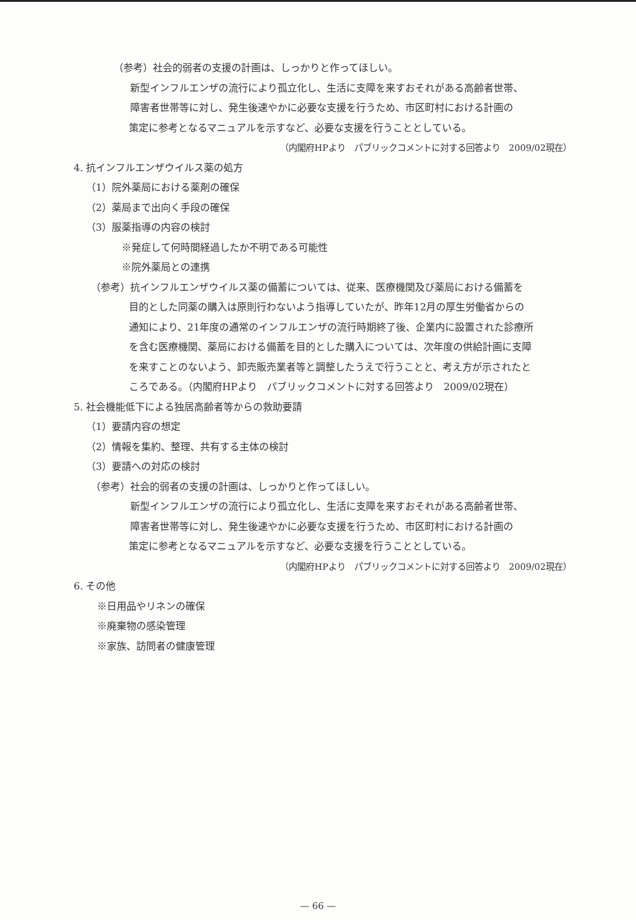（参考）社会的弱者の支援の計画は、しっかりと作ってほしい。
新型インフルエンザの流行により孤立化し、生活に支障を来すおそれがある高齢者世帯、
障害者世帯等に対し、発生後速やかに必要な支援を行うため、市区町村における計画の
策定に参考となるマニュアルを示すなど、必要な支援を行うこととしている。
（内閣府HPより　パブリックコメントに対する回答より　2009/02現在）
4. 抗インフルエンザウイルス薬の処方
（1）院外薬局における薬剤の確保
（2）薬局まで出向く手段の確保
（3）服薬指導の内容の検討
※発症して何時間経過したか不明である可能性
※院外薬局との連携
（参考）抗インフルエンザウイルス薬の備蓄については、従来、医療機関及び薬局における備蓄を
目的とした同薬の購入は原則行わないよう指導していたが、昨年12月の厚生労働省からの
通知により、21年度の通常のインフルエンザの流行時期終了後、企業内に設置された診療所
を含む医療機関、薬局における備蓄を目的とした購入については、次年度の供給計画に支障
を来すことのないよう、卸売販売業者等と調整したうえで行うことと、考え方が示されたと
ころである。（内閣府HPより　パブリックコメントに対する回答より　2009/02現在）
5. 社会機能低下による独居高齢者等からの救助要請
（1）要請内容の想定
（2）情報を集約、整理、共有する主体の検討
（3）要請への対応の検討
（参考）社会的弱者の支援の計画は、しっかりと作ってほしい。
新型インフルエンザの流行により孤立化し、生活に支障を来すおそれがある高齢者世帯、
障害者世帯等に対し、発生後速やかに必要な支援を行うため、市区町村における計画の
策定に参考となるマニュアルを示すなど、必要な支援を行うこととしている。
（内閣府HPより　パブリックコメントに対する回答より　2009/02現在）
6. その他
※日用品やリネンの確保
※廃棄物の感染管理
※家族、訪問者の健康管理
— 66 —